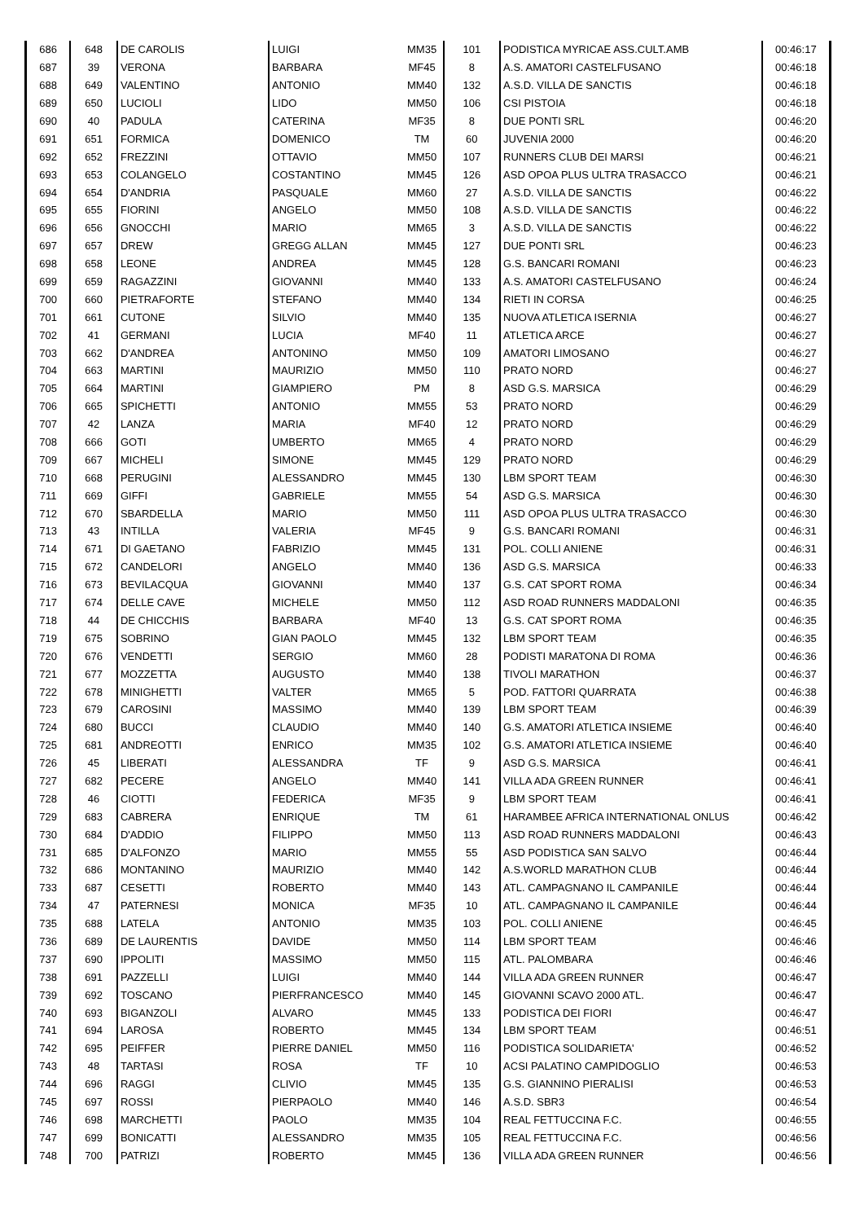| 686 | 648 | DE CAROLIS | LUIGI | MM35 | 101 | PODISTICA MYRICAE ASS.CULT.AMB | 00:46:17 |
| 687 | 39 | VERONA | BARBARA | MF45 | 8 | A.S. AMATORI CASTELFUSANO | 00:46:18 |
| 688 | 649 | VALENTINO | ANTONIO | MM40 | 132 | A.S.D. VILLA DE SANCTIS | 00:46:18 |
| 689 | 650 | LUCIOLI | LIDO | MM50 | 106 | CSI PISTOIA | 00:46:18 |
| 690 | 40 | PADULA | CATERINA | MF35 | 8 | DUE PONTI SRL | 00:46:20 |
| 691 | 651 | FORMICA | DOMENICO | TM | 60 | JUVENIA 2000 | 00:46:20 |
| 692 | 652 | FREZZINI | OTTAVIO | MM50 | 107 | RUNNERS CLUB DEI MARSI | 00:46:21 |
| 693 | 653 | COLANGELO | COSTANTINO | MM45 | 126 | ASD OPOA PLUS ULTRA TRASACCO | 00:46:21 |
| 694 | 654 | D'ANDRIA | PASQUALE | MM60 | 27 | A.S.D. VILLA DE SANCTIS | 00:46:22 |
| 695 | 655 | FIORINI | ANGELO | MM50 | 108 | A.S.D. VILLA DE SANCTIS | 00:46:22 |
| 696 | 656 | GNOCCHI | MARIO | MM65 | 3 | A.S.D. VILLA DE SANCTIS | 00:46:22 |
| 697 | 657 | DREW | GREGG ALLAN | MM45 | 127 | DUE PONTI SRL | 00:46:23 |
| 698 | 658 | LEONE | ANDREA | MM45 | 128 | G.S. BANCARI ROMANI | 00:46:23 |
| 699 | 659 | RAGAZZINI | GIOVANNI | MM40 | 133 | A.S. AMATORI CASTELFUSANO | 00:46:24 |
| 700 | 660 | PIETRAFORTE | STEFANO | MM40 | 134 | RIETI IN CORSA | 00:46:25 |
| 701 | 661 | CUTONE | SILVIO | MM40 | 135 | NUOVA ATLETICA ISERNIA | 00:46:27 |
| 702 | 41 | GERMANI | LUCIA | MF40 | 11 | ATLETICA ARCE | 00:46:27 |
| 703 | 662 | D'ANDREA | ANTONINO | MM50 | 109 | AMATORI LIMOSANO | 00:46:27 |
| 704 | 663 | MARTINI | MAURIZIO | MM50 | 110 | PRATO NORD | 00:46:27 |
| 705 | 664 | MARTINI | GIAMPIERO | PM | 8 | ASD G.S. MARSICA | 00:46:29 |
| 706 | 665 | SPICHETTI | ANTONIO | MM55 | 53 | PRATO NORD | 00:46:29 |
| 707 | 42 | LANZA | MARIA | MF40 | 12 | PRATO NORD | 00:46:29 |
| 708 | 666 | GOTI | UMBERTO | MM65 | 4 | PRATO NORD | 00:46:29 |
| 709 | 667 | MICHELI | SIMONE | MM45 | 129 | PRATO NORD | 00:46:29 |
| 710 | 668 | PERUGINI | ALESSANDRO | MM45 | 130 | LBM SPORT TEAM | 00:46:30 |
| 711 | 669 | GIFFI | GABRIELE | MM55 | 54 | ASD G.S. MARSICA | 00:46:30 |
| 712 | 670 | SBARDELLA | MARIO | MM50 | 111 | ASD OPOA PLUS ULTRA TRASACCO | 00:46:30 |
| 713 | 43 | INTILLA | VALERIA | MF45 | 9 | G.S. BANCARI ROMANI | 00:46:31 |
| 714 | 671 | DI GAETANO | FABRIZIO | MM45 | 131 | POL. COLLI ANIENE | 00:46:31 |
| 715 | 672 | CANDELORI | ANGELO | MM40 | 136 | ASD G.S. MARSICA | 00:46:33 |
| 716 | 673 | BEVILACQUA | GIOVANNI | MM40 | 137 | G.S. CAT SPORT ROMA | 00:46:34 |
| 717 | 674 | DELLE CAVE | MICHELE | MM50 | 112 | ASD ROAD RUNNERS MADDALONI | 00:46:35 |
| 718 | 44 | DE CHICCHIS | BARBARA | MF40 | 13 | G.S. CAT SPORT ROMA | 00:46:35 |
| 719 | 675 | SOBRINO | GIAN PAOLO | MM45 | 132 | LBM SPORT TEAM | 00:46:35 |
| 720 | 676 | VENDETTI | SERGIO | MM60 | 28 | PODISTI MARATONA DI ROMA | 00:46:36 |
| 721 | 677 | MOZZETTA | AUGUSTO | MM40 | 138 | TIVOLI MARATHON | 00:46:37 |
| 722 | 678 | MINIGHETTI | VALTER | MM65 | 5 | POD. FATTORI QUARRATA | 00:46:38 |
| 723 | 679 | CAROSINI | MASSIMO | MM40 | 139 | LBM SPORT TEAM | 00:46:39 |
| 724 | 680 | BUCCI | CLAUDIO | MM40 | 140 | G.S. AMATORI ATLETICA INSIEME | 00:46:40 |
| 725 | 681 | ANDREOTTI | ENRICO | MM35 | 102 | G.S. AMATORI ATLETICA INSIEME | 00:46:40 |
| 726 | 45 | LIBERATI | ALESSANDRA | TF | 9 | ASD G.S. MARSICA | 00:46:41 |
| 727 | 682 | PECERE | ANGELO | MM40 | 141 | VILLA ADA GREEN RUNNER | 00:46:41 |
| 728 | 46 | CIOTTI | FEDERICA | MF35 | 9 | LBM SPORT TEAM | 00:46:41 |
| 729 | 683 | CABRERA | ENRIQUE | TM | 61 | HARAMBEE AFRICA INTERNATIONAL ONLUS | 00:46:42 |
| 730 | 684 | D'ADDIO | FILIPPO | MM50 | 113 | ASD ROAD RUNNERS MADDALONI | 00:46:43 |
| 731 | 685 | D'ALFONZO | MARIO | MM55 | 55 | ASD PODISTICA SAN SALVO | 00:46:44 |
| 732 | 686 | MONTANINO | MAURIZIO | MM40 | 142 | A.S.WORLD MARATHON CLUB | 00:46:44 |
| 733 | 687 | CESETTI | ROBERTO | MM40 | 143 | ATL. CAMPAGNANO IL CAMPANILE | 00:46:44 |
| 734 | 47 | PATERNESI | MONICA | MF35 | 10 | ATL. CAMPAGNANO IL CAMPANILE | 00:46:44 |
| 735 | 688 | LATELA | ANTONIO | MM35 | 103 | POL. COLLI ANIENE | 00:46:45 |
| 736 | 689 | DE LAURENTIS | DAVIDE | MM50 | 114 | LBM SPORT TEAM | 00:46:46 |
| 737 | 690 | IPPOLITI | MASSIMO | MM50 | 115 | ATL. PALOMBARA | 00:46:46 |
| 738 | 691 | PAZZELLI | LUIGI | MM40 | 144 | VILLA ADA GREEN RUNNER | 00:46:47 |
| 739 | 692 | TOSCANO | PIERFRANCESCO | MM40 | 145 | GIOVANNI SCAVO 2000 ATL. | 00:46:47 |
| 740 | 693 | BIGANZOLI | ALVARO | MM45 | 133 | PODISTICA DEI FIORI | 00:46:47 |
| 741 | 694 | LAROSA | ROBERTO | MM45 | 134 | LBM SPORT TEAM | 00:46:51 |
| 742 | 695 | PEIFFER | PIERRE DANIEL | MM50 | 116 | PODISTICA SOLIDARIETA' | 00:46:52 |
| 743 | 48 | TARTASI | ROSA | TF | 10 | ACSI PALATINO CAMPIDOGLIO | 00:46:53 |
| 744 | 696 | RAGGI | CLIVIO | MM45 | 135 | G.S. GIANNINO PIERALISI | 00:46:53 |
| 745 | 697 | ROSSI | PIERPAOLO | MM40 | 146 | A.S.D. SBR3 | 00:46:54 |
| 746 | 698 | MARCHETTI | PAOLO | MM35 | 104 | REAL FETTUCCINA F.C. | 00:46:55 |
| 747 | 699 | BONICATTI | ALESSANDRO | MM35 | 105 | REAL FETTUCCINA F.C. | 00:46:56 |
| 748 | 700 | PATRIZI | ROBERTO | MM45 | 136 | VILLA ADA GREEN RUNNER | 00:46:56 |